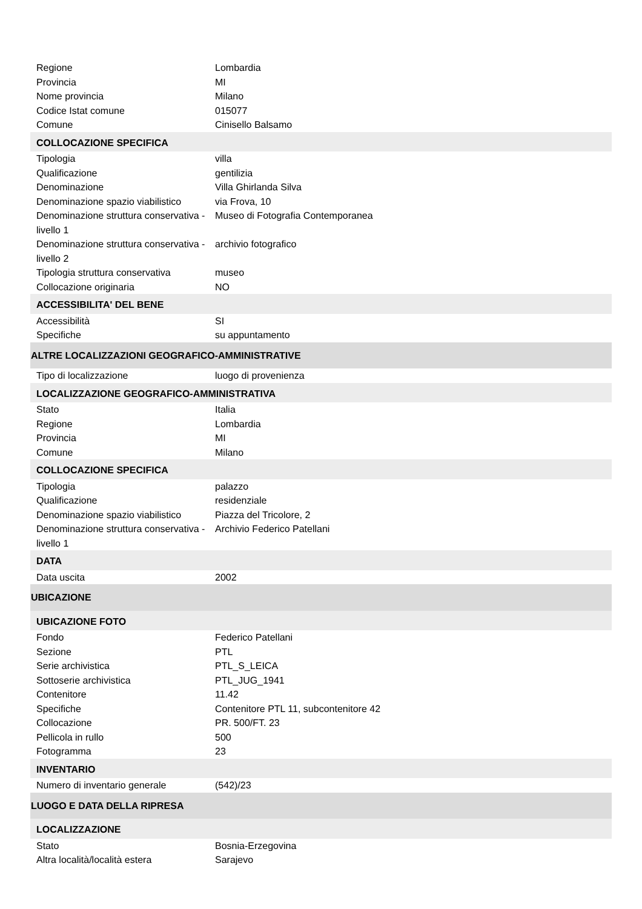| Regione | Lombardia |
| Provincia | MI |
| Nome provincia | Milano |
| Codice Istat comune | 015077 |
| Comune | Cinisello Balsamo |
| COLLOCAZIONE SPECIFICA | |
| Tipologia | villa |
| Qualificazione | gentilizia |
| Denominazione | Villa Ghirlanda Silva |
| Denominazione spazio viabilistico | via Frova, 10 |
| Denominazione struttura conservativa - livello 1 | Museo di Fotografia Contemporanea |
| Denominazione struttura conservativa - livello 2 | archivio fotografico |
| Tipologia struttura conservativa | museo |
| Collocazione originaria | NO |
| ACCESSIBILITA' DEL BENE | |
| Accessibilità | SI |
| Specifiche | su appuntamento |
| ALTRE LOCALIZZAZIONI GEOGRAFICO-AMMINISTRATIVE | |
| Tipo di localizzazione | luogo di provenienza |
| LOCALIZZAZIONE GEOGRAFICO-AMMINISTRATIVA | |
| Stato | Italia |
| Regione | Lombardia |
| Provincia | MI |
| Comune | Milano |
| COLLOCAZIONE SPECIFICA | |
| Tipologia | palazzo |
| Qualificazione | residenziale |
| Denominazione spazio viabilistico | Piazza del Tricolore, 2 |
| Denominazione struttura conservativa - livello 1 | Archivio Federico Patellani |
| DATA | |
| Data uscita | 2002 |
| UBICAZIONE | |
| UBICAZIONE FOTO | |
| Fondo | Federico Patellani |
| Sezione | PTL |
| Serie archivistica | PTL_S_LEICA |
| Sottoserie archivistica | PTL_JUG_1941 |
| Contenitore | 11.42 |
| Specifiche | Contenitore PTL 11, subcontenitore 42 |
| Collocazione | PR. 500/FT. 23 |
| Pellicola in rullo | 500 |
| Fotogramma | 23 |
| INVENTARIO | |
| Numero di inventario generale | (542)/23 |
| LUOGO E DATA DELLA RIPRESA | |
| LOCALIZZAZIONE | |
| Stato | Bosnia-Erzegovina |
| Altra località/località estera | Sarajevo |